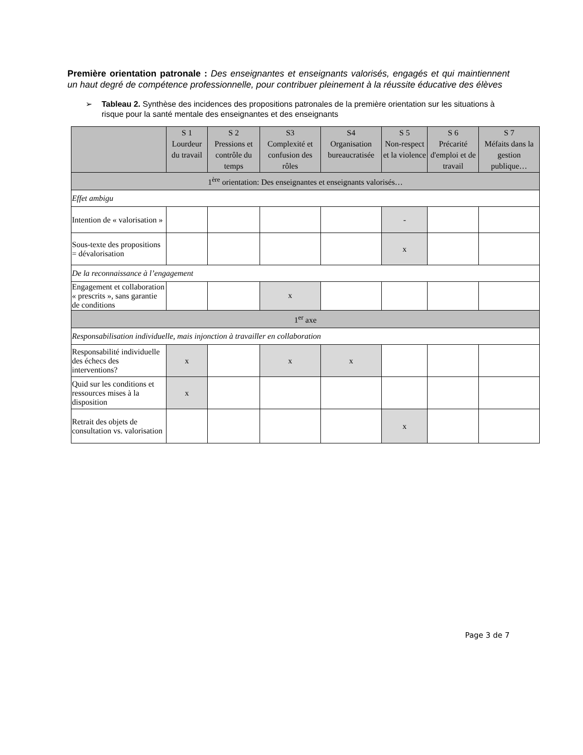Première orientation patronale : Des enseignantes et enseignants valorisés, engagés et qui maintiennent un haut degré de compétence professionnelle, pour contribuer pleinement à la réussite éducative des élèves
➢ Tableau 2. Synthèse des incidences des propositions patronales de la première orientation sur les situations à risque pour la santé mentale des enseignantes et des enseignants
| | S 1 Lourdeur du travail | S 2 Pressions et contrôle du temps | S3 Complexité et confusion des rôles | S4 Organisation bureaucratisée | S 5 Non-respect et la violence | S 6 Précarité d'emploi et de travail | S 7 Méfaits dans la gestion publique… |
| --- | --- | --- | --- | --- | --- | --- | --- |
| 1<sup>ère</sup> orientation: Des enseignantes et enseignants valorisés… | | | | | | | |
| Effet ambigu | | | | | | | |
| Intention de « valorisation » | | | | | - | | |
| Sous-texte des propositions = dévalorisation | | | | | x | | |
| De la reconnaissance à l’engagement | | | | | | | |
| Engagement et collaboration « prescrits », sans garantie de conditions | | | x | | | | |
| 1<sup>er</sup> axe | | | | | | | |
| Responsabilisation individuelle, mais injonction à travailler en collaboration | | | | | | | |
| Responsabilité individuelle des échecs des interventions? | x | | x | x | | | |
| Quid sur les conditions et ressources mises à la disposition | x | | | | | | |
| Retrait des objets de consultation vs. valorisation | | | | | x | | |
Page 3 de 7